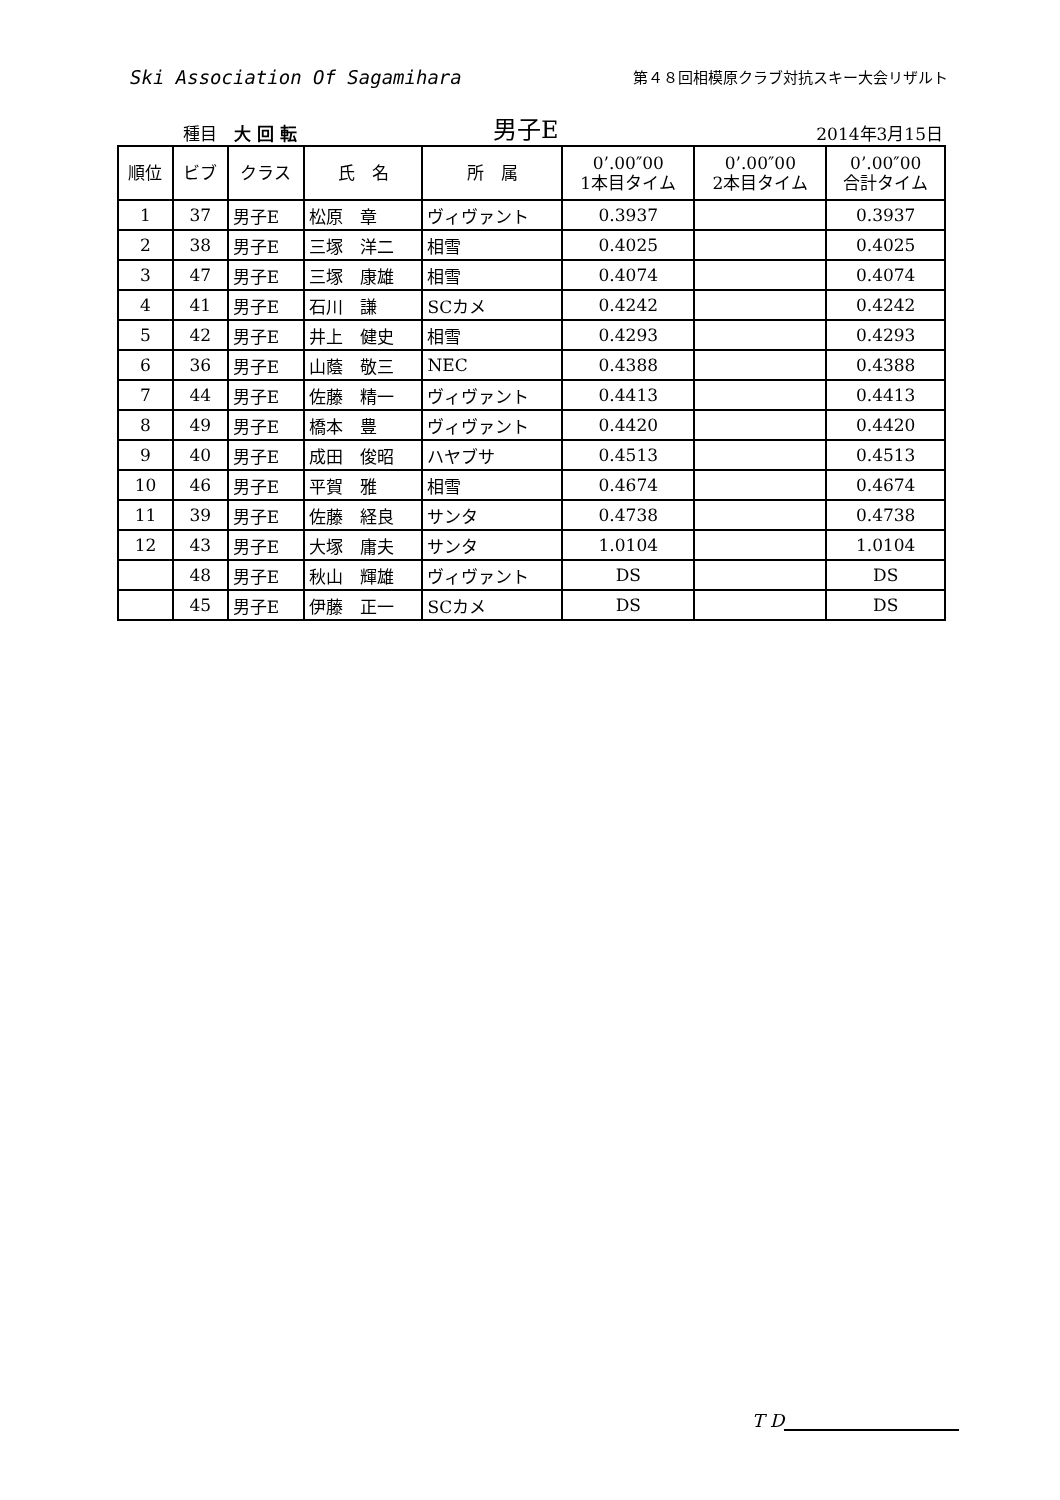Ski Association Of Sagamihara
第４８回相模原クラブ対抗スキー大会リザルト
種目　大 回 転
男子E
2014年3月15日
| 順位 | ビブ | クラス | 氏 名 | 所 属 | 0’.00″00 1本目タイム | 0’.00″00 2本目タイム | 0’.00″00 合計タイム |
| --- | --- | --- | --- | --- | --- | --- | --- |
| 1 | 37 | 男子E | 松原 章 | ヴィヴァント | 0.3937 | | 0.3937 |
| 2 | 38 | 男子E | 三塚 洋二 | 相雪 | 0.4025 | | 0.4025 |
| 3 | 47 | 男子E | 三塚 康雄 | 相雪 | 0.4074 | | 0.4074 |
| 4 | 41 | 男子E | 石川 謙 | SCカメ | 0.4242 | | 0.4242 |
| 5 | 42 | 男子E | 井上 健史 | 相雪 | 0.4293 | | 0.4293 |
| 6 | 36 | 男子E | 山蔭 敬三 | NEC | 0.4388 | | 0.4388 |
| 7 | 44 | 男子E | 佐藤 精一 | ヴィヴァント | 0.4413 | | 0.4413 |
| 8 | 49 | 男子E | 橋本 豊 | ヴィヴァント | 0.4420 | | 0.4420 |
| 9 | 40 | 男子E | 成田 俊昭 | ハヤブサ | 0.4513 | | 0.4513 |
| 10 | 46 | 男子E | 平賀 雅 | 相雪 | 0.4674 | | 0.4674 |
| 11 | 39 | 男子E | 佐藤 経良 | サンタ | 0.4738 | | 0.4738 |
| 12 | 43 | 男子E | 大塚 庸夫 | サンタ | 1.0104 | | 1.0104 |
| | 48 | 男子E | 秋山 輝雄 | ヴィヴァント | DS | | DS |
| | 45 | 男子E | 伊藤 正一 | SCカメ | DS | | DS |
T D